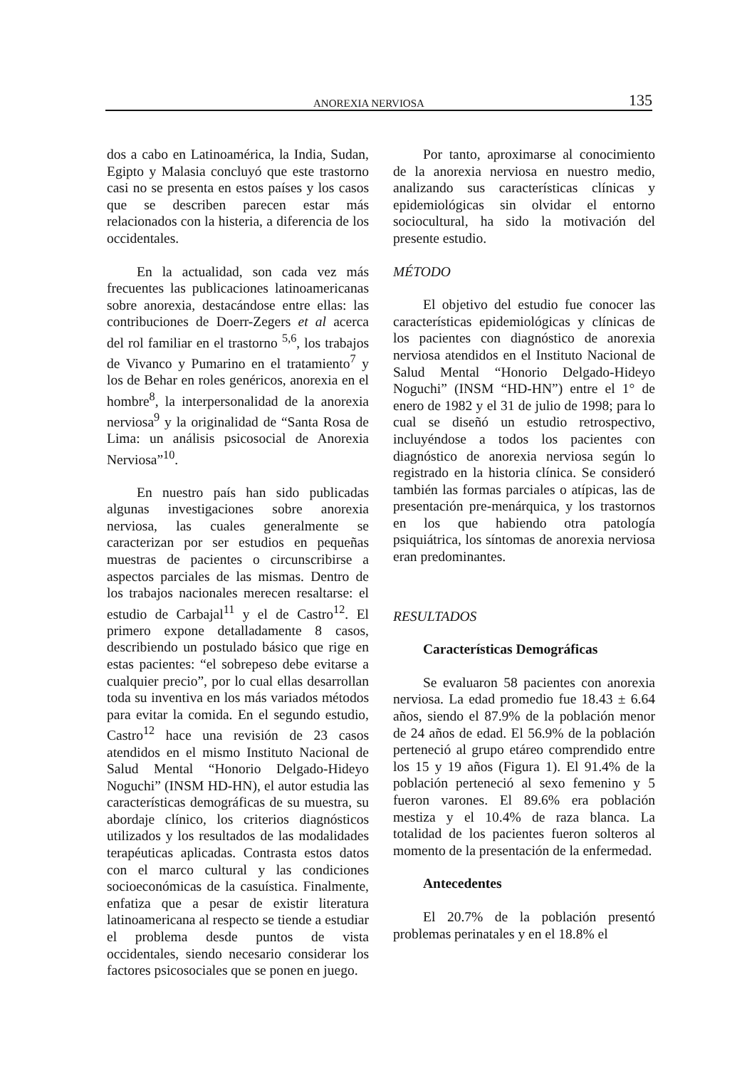ANOREXIA NERVIOSA 135
dos a cabo en Latinoamérica, la India, Sudan, Egipto y Malasia concluyó que este trastorno casi no se presenta en estos países y los casos que se describen parecen estar más relacionados con la histeria, a diferencia de los occidentales.
En la actualidad, son cada vez más frecuentes las publicaciones latinoamericanas sobre anorexia, destacándose entre ellas: las contribuciones de Doerr-Zegers et al acerca del rol familiar en el trastorno <sup>5,6</sup>, los trabajos de Vivanco y Pumarino en el tratamiento<sup>7</sup> y los de Behar en roles genéricos, anorexia en el hombre<sup>8</sup>, la interpersonalidad de la anorexia nerviosa<sup>9</sup> y la originalidad de “Santa Rosa de Lima: un análisis psicosocial de Anorexia Nerviosa”<sup>10</sup>.
En nuestro país han sido publicadas algunas investigaciones sobre anorexia nerviosa, las cuales generalmente se caracterizan por ser estudios en pequeñas muestras de pacientes o circunscribirse a aspectos parciales de las mismas. Dentro de los trabajos nacionales merecen resaltarse: el estudio de Carbajal<sup>11</sup> y el de Castro<sup>12</sup>. El primero expone detalladamente 8 casos, describiendo un postulado básico que rige en estas pacientes: “el sobrepeso debe evitarse a cualquier precio”, por lo cual ellas desarrollan toda su inventiva en los más variados métodos para evitar la comida. En el segundo estudio, Castro<sup>12</sup> hace una revisión de 23 casos atendidos en el mismo Instituto Nacional de Salud Mental “Honorio Delgado-Hideyo Noguchi” (INSM HD-HN), el autor estudia las características demográficas de su muestra, su abordaje clínico, los criterios diagnósticos utilizados y los resultados de las modalidades terapéuticas aplicadas. Contrasta estos datos con el marco cultural y las condiciones socioeconómicas de la casuística. Finalmente, enfatiza que a pesar de existir literatura latinoamericana al respecto se tiende a estudiar el problema desde puntos de vista occidentales, siendo necesario considerar los factores psicosociales que se ponen en juego.
Por tanto, aproximarse al conocimiento de la anorexia nerviosa en nuestro medio, analizando sus características clínicas y epidemiológicas sin olvidar el entorno sociocultural, ha sido la motivación del presente estudio.
MÉTODO
El objetivo del estudio fue conocer las características epidemiológicas y clínicas de los pacientes con diagnóstico de anorexia nerviosa atendidos en el Instituto Nacional de Salud Mental “Honorio Delgado-Hideyo Noguchi” (INSM “HD-HN”) entre el 1° de enero de 1982 y el 31 de julio de 1998; para lo cual se diseñó un estudio retrospectivo, incluyéndose a todos los pacientes con diagnóstico de anorexia nerviosa según lo registrado en la historia clínica. Se consideró también las formas parciales o atípicas, las de presentación pre-menárquica, y los trastornos en los que habiendo otra patología psiquiátrica, los síntomas de anorexia nerviosa eran predominantes.
RESULTADOS
Características Demográficas
Se evaluaron 58 pacientes con anorexia nerviosa. La edad promedio fue 18.43 ± 6.64 años, siendo el 87.9% de la población menor de 24 años de edad. El 56.9% de la población perteneció al grupo etáreo comprendido entre los 15 y 19 años (Figura 1). El 91.4% de la población perteneció al sexo femenino y 5 fueron varones. El 89.6% era población mestiza y el 10.4% de raza blanca. La totalidad de los pacientes fueron solteros al momento de la presentación de la enfermedad.
Antecedentes
El 20.7% de la población presentó problemas perinatales y en el 18.8% el